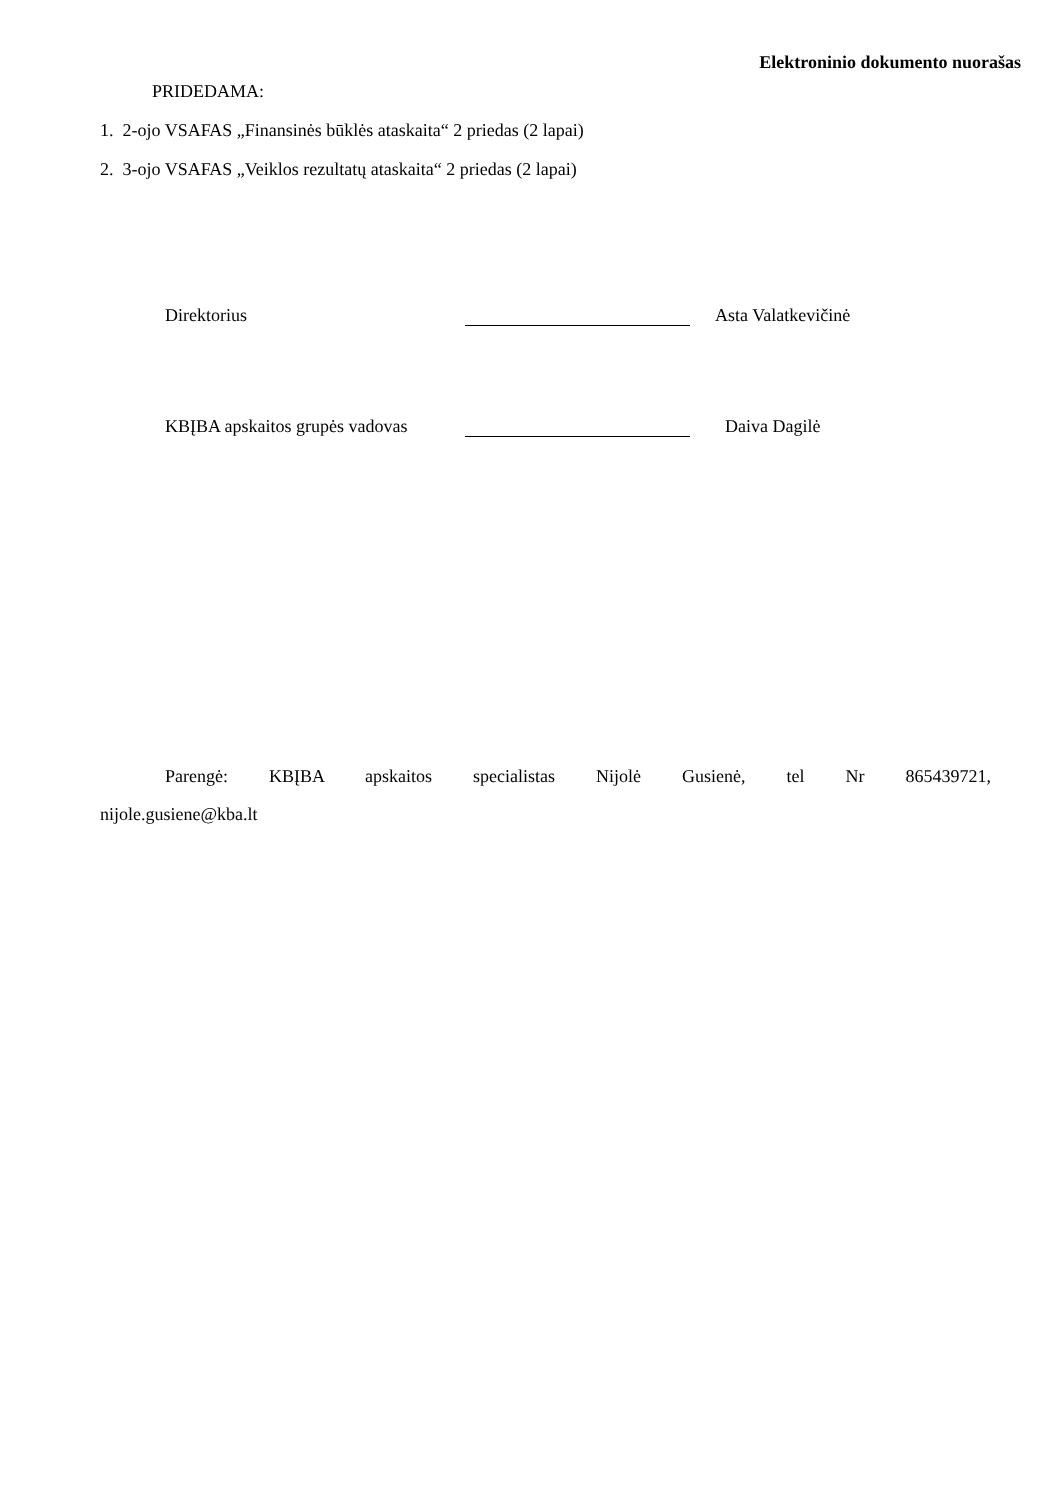Elektroninio dokumento nuorašas
PRIDEDAMA:
1. 2-ojo VSAFAS „Finansinės būklės ataskaita“ 2 priedas (2 lapai)
2. 3-ojo VSAFAS „Veiklos rezultatų ataskaita“ 2 priedas (2 lapai)
Direktorius Asta Valatkevičinė
KBĮBA apskaitos grupės vadovas Daiva Dagilė
Parengė: KBĮBA apskaitos specialistas Nijolė Gusienė, tel Nr 865439721, nijole.gusiene@kba.lt